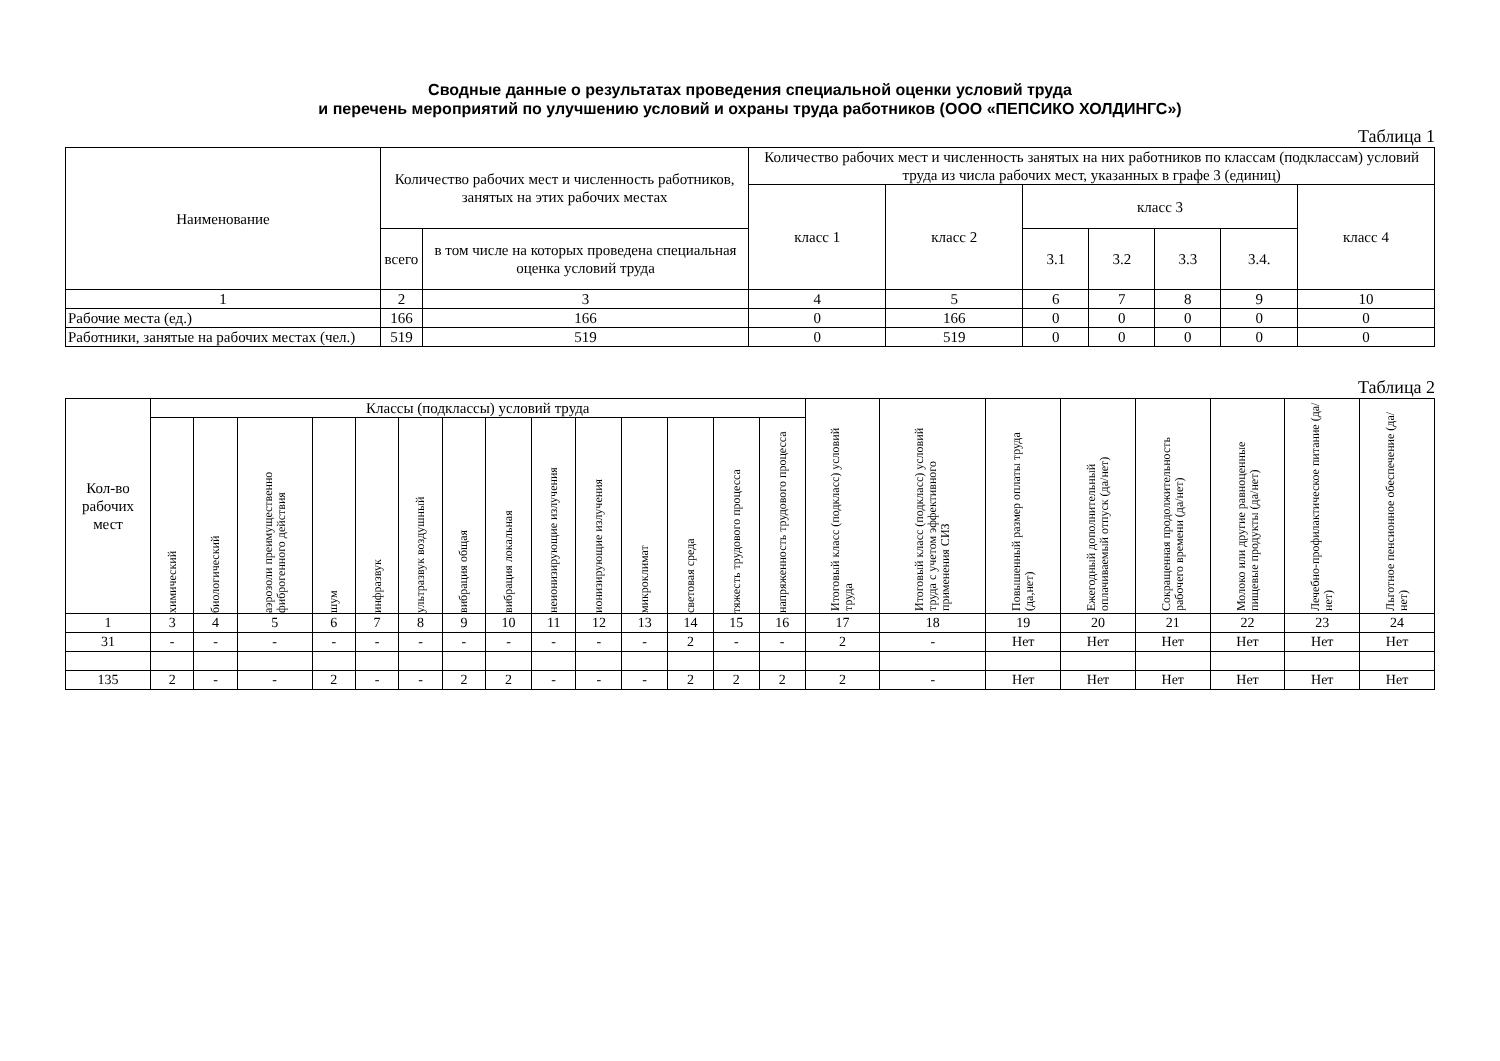Сводные данные о результатах проведения специальной оценки условий труда
и перечень мероприятий по улучшению условий и охраны труда работников (ООО «ПЕПСИКО ХОЛДИНГС»)
Таблица 1
| Наименование | Количество рабочих мест и численность работников, занятых на этих рабочих местах | | Количество рабочих мест и численность занятых на них работников по классам (подклассам) условий труда из числа рабочих мест, указанных в графе 3 (единиц) | | | | | | |
| --- | --- | --- | --- | --- | --- | --- | --- | --- | --- |
| | | | класс 1 | класс 2 | класс 3 | | | | класс 4 |
| | всего | в том числе на которых проведена специальная оценка условий труда | | | 3.1 | 3.2 | 3.3 | 3.4. | |
| 1 | 2 | 3 | 4 | 5 | 6 | 7 | 8 | 9 | 10 |
| Рабочие места (ед.) | 166 | 166 | 0 | 166 | 0 | 0 | 0 | 0 | 0 |
| Работники, занятые на рабочих местах (чел.) | 519 | 519 | 0 | 519 | 0 | 0 | 0 | 0 | 0 |
Таблица 2
| Кол-во рабочих мест | Классы (подклассы) условий труда | | | | | | | | | | | | | | Итоговый класс (подкласс) условий труда | Итоговый класс (подкласс) условий труда с учетом эффективного применения СИЗ | Повышенный размер оплаты труда (да,нет) | Ежегодный дополнительный оплачиваемый отпуск (да/нет) | Сокращенная продолжительность рабочего времени (да/нет) | Молоко или другие равноценные пищевые продукты (да/нет) | Лечебно-профилактическое питание (да/нет) | Льготное пенсионное обеспечение (да/нет) |
| --- | --- | --- | --- | --- | --- | --- | --- | --- | --- | --- | --- | --- | --- | --- | --- | --- | --- | --- | --- | --- | --- | --- |
| | химический | биологический | аэрозоли преимущественно фиброгенного действия | шум | инфразвук | ультразвук воздушный | вибрация общая | вибрация локальная | неионизирующие излучения | ионизирующие излучения | микроклимат | световая среда | тяжесть трудового процесса | напряженность трудового процесса | | | | | | | | |
| 1 | 3 | 4 | 5 | 6 | 7 | 8 | 9 | 10 | 11 | 12 | 13 | 14 | 15 | 16 | 17 | 18 | 19 | 20 | 21 | 22 | 23 | 24 |
| 31 | - | - | - | - | - | - | - | - | - | - | - | 2 | - | - | 2 | - | Нет | Нет | Нет | Нет | Нет | Нет |
| 135 | 2 | - | - | 2 | - | - | 2 | 2 | - | - | - | 2 | 2 | 2 | 2 | - | Нет | Нет | Нет | Нет | Нет | Нет |